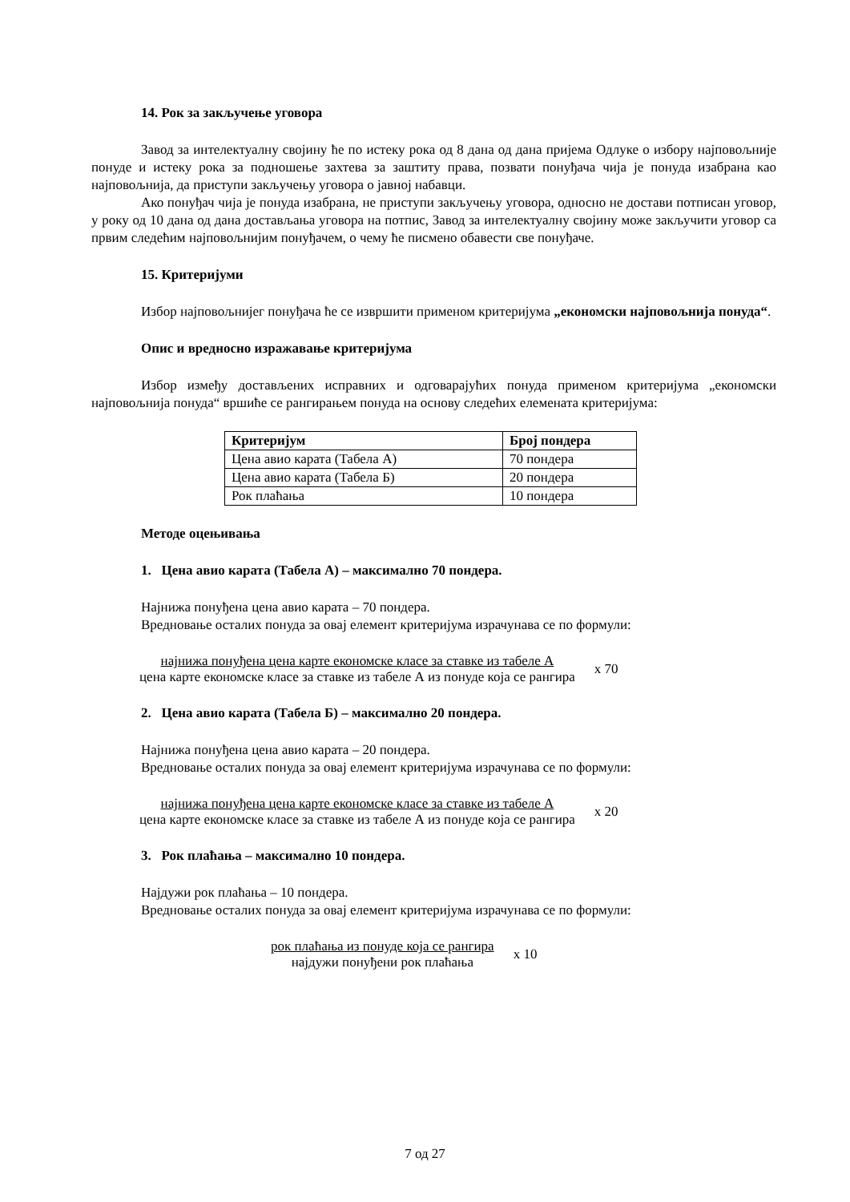14. Рок за закључење уговора
Завод за интелектуалну својину ће по истеку рока од 8 дана од дана пријема Одлуке о избору најповољније понуде и истеку рока за подношење захтева за заштиту права, позвати понуђача чија је понуда изабрана као најповољнија, да приступи закључењу уговора о јавној набавци.
Ако понуђач чија је понуда изабрана, не приступи закључењу уговора, односно не достави потписан уговор, у року од 10 дана од дана достављања уговора на потпис, Завод за интелектуалну својину може закључити уговор са првим следећим најповољнијим понуђачем, о чему ће писмено обавести све понуђаче.
15. Критеријуми
Избор најповољнијег понуђача ће се извршити применом критеријума „економски најповољнија понуда“.
Опис и вредносно изражавање критеријума
Избор између достављених исправних и одговарајућих понуда применом критеријума „економски најповољнија понуда“ вршиће се рангирањем понуда на основу следећих елемената критеријума:
| Критеријум | Број пондера |
| --- | --- |
| Цена авио карата (Табела А) | 70 пондера |
| Цена авио карата (Табела Б) | 20 пондера |
| Рок плаћања | 10 пондера |
Методе оцењивања
1. Цена авио карата (Табела А) – максимално 70 пондера.
Најнижа понуђена цена авио карата – 70 пондера.
Вредновање осталих понуда за овај елемент критеријума израчунава се по формули:
најнижа понуђена цена карте економске класе за ставке из табеле А
цена карте економске класе за ставке из табеле А из понуде која се рангира
x 70
2. Цена авио карата (Табела Б) – максимално 20 пондера.
Најнижа понуђена цена авио карата – 20 пондера.
Вредновање осталих понуда за овај елемент критеријума израчунава се по формули:
најнижа понуђена цена карте економске класе за ставке из табеле А
цена карте економске класе за ставке из табеле А из понуде која се рангира
x 20
3. Рок плаћања – максимално 10 пондера.
Најдужи рок плаћања – 10 пондера.
Вредновање осталих понуда за овај елемент критеријума израчунава се по формули:
рок плаћања из понуде која се рангира
најдужи понуђени рок плаћања
x 10
7 од 27